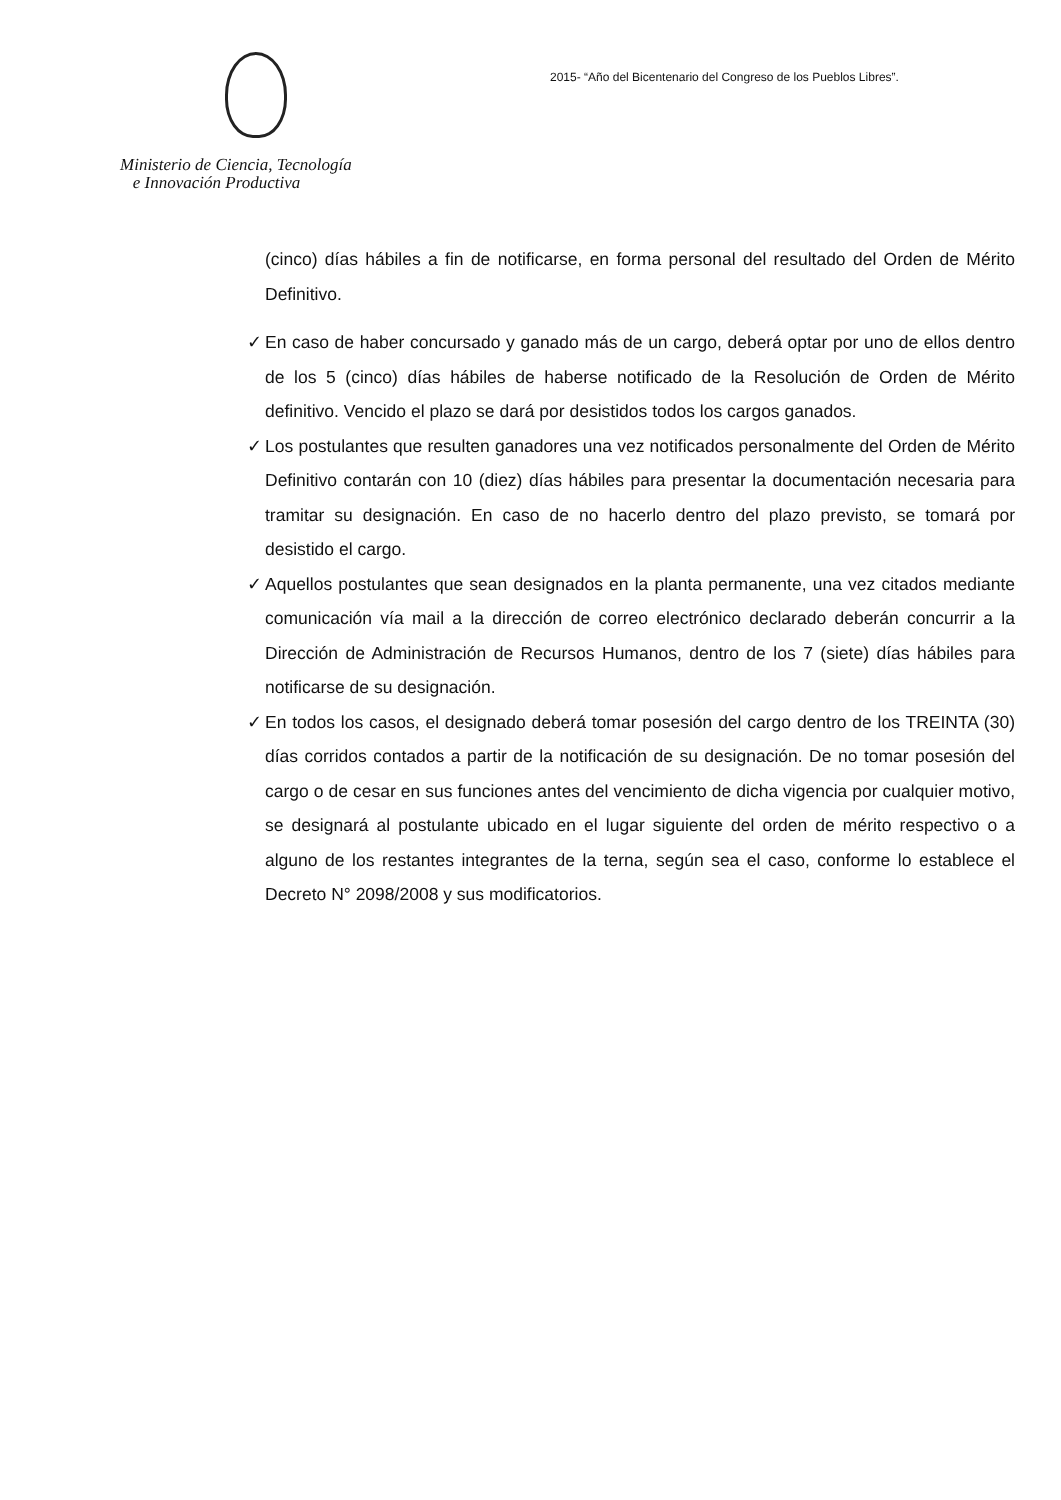Ministerio de Ciencia, Tecnología
e Innovación Productiva
2015- “Año del Bicentenario del Congreso de los Pueblos Libres”.
(cinco) días hábiles a fin de notificarse, en forma personal del resultado del Orden de Mérito Definitivo.
✓ En caso de haber concursado y ganado más de un cargo, deberá optar por uno de ellos dentro de los 5 (cinco) días hábiles de haberse notificado de la Resolución de Orden de Mérito definitivo. Vencido el plazo se dará por desistidos todos los cargos ganados.
✓ Los postulantes que resulten ganadores una vez notificados personalmente del Orden de Mérito Definitivo contarán con 10 (diez) días hábiles para presentar la documentación necesaria para tramitar su designación. En caso de no hacerlo dentro del plazo previsto, se tomará por desistido el cargo.
✓ Aquellos postulantes que sean designados en la planta permanente, una vez citados mediante comunicación vía mail a la dirección de correo electrónico declarado deberán concurrir a la Dirección de Administración de Recursos Humanos, dentro de los 7 (siete) días hábiles para notificarse de su designación.
✓ En todos los casos, el designado deberá tomar posesión del cargo dentro de los TREINTA (30) días corridos contados a partir de la notificación de su designación. De no tomar posesión del cargo o de cesar en sus funciones antes del vencimiento de dicha vigencia por cualquier motivo, se designará al postulante ubicado en el lugar siguiente del orden de mérito respectivo o a alguno de los restantes integrantes de la terna, según sea el caso, conforme lo establece el Decreto N° 2098/2008 y sus modificatorios.